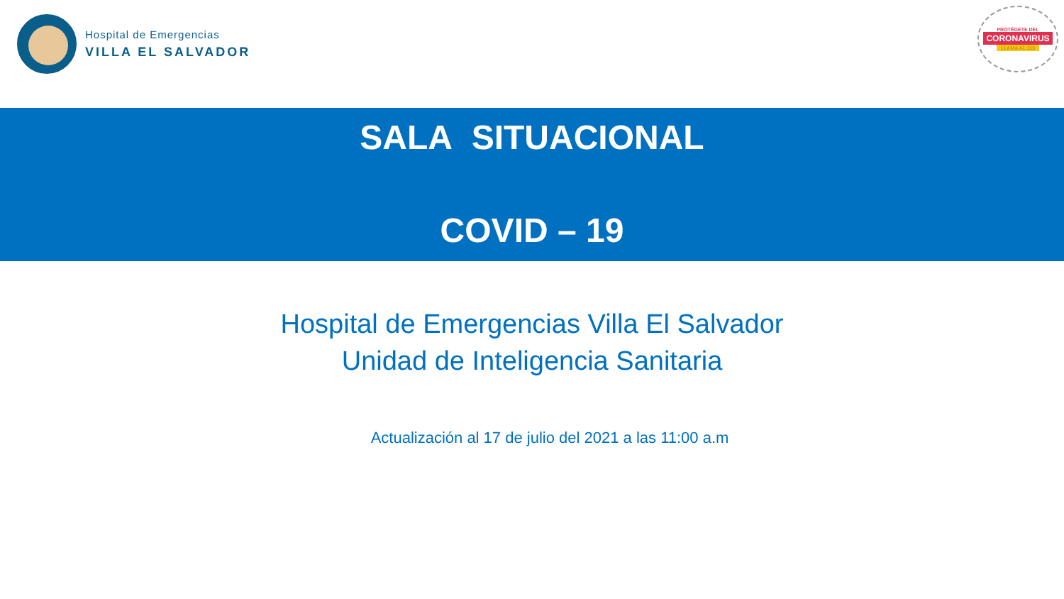Hospital de Emergencias
VILLA EL SALVADOR
PROTÉGETE DEL
CORONAVIRUS
LLAMA AL 113
SALA SITUACIONAL
COVID – 19
Hospital de Emergencias Villa El Salvador
Unidad de Inteligencia Sanitaria
Actualización al 17 de julio del 2021 a las 11:00 a.m